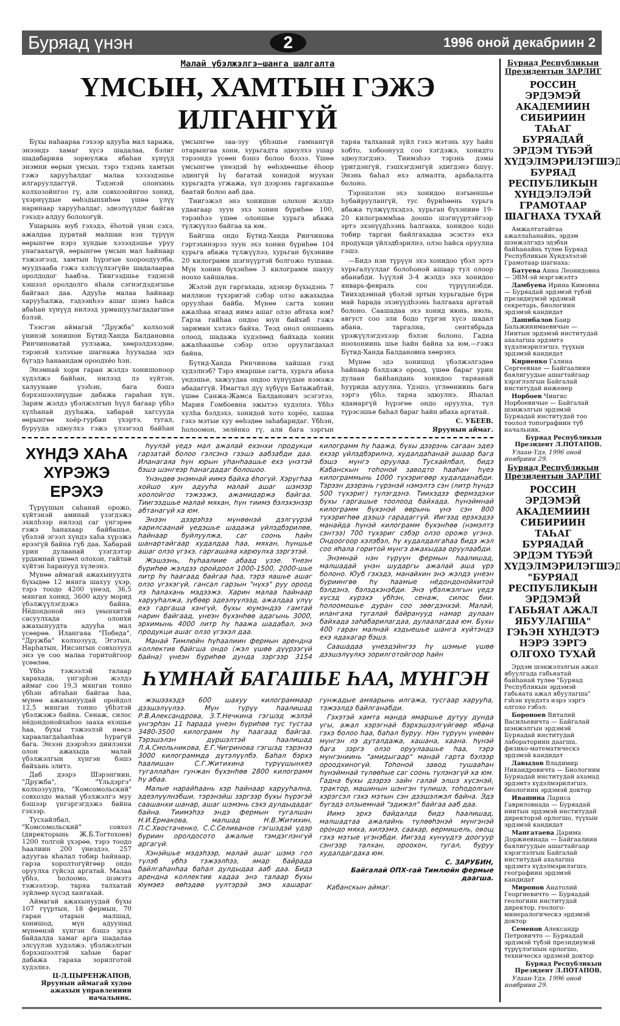Буряад үнэн 2 1996 оной декабриин 2
Малай үбэлжэлгэ—шанга шалгалта
ҮМСЫН, ХАМТЫН ГЭЖЭ ИЛГАНГҮЙ
Бүхы наһаараа гэхээр адууһа мал хаража, энээндэ хамаг хүсэ шадалаа, бэлиг шадабарияа зорюулжа ябаһан хүнүүд энэмни өөрын үмсын, тэрэ тэдэнь хамтын гэжэ харууһалдаг малаа хэзээдэшье илгаруулдаггүй. Тэдэнэй олонхинь колхозойнгоо гү, али совхозойнгоо хонид, үхэрнүүдые өөһэдынхиһөө үшөө үлүү наринаар харууһалдаг, эдеэлүүлдэг байгаа гэхэдэ алдуу болохогүй.
Ушарынь юуб гэхэдэ, ёһотой үнэн сэхэ, ажалдаа дуратай малшан нэн түрүүн өөрынгөө нэрэ хүндые хэзээдэшье уруу унагаахагүй, өөрынгөө үмсын мал һайнаар тэжээгээд, хамтын һүрэгые хоороодуулба, муудхааба гэжэ хэлсүүлхэгүйе шадалаараа оролдодог һаабза. Тиигээдшье тэдэнэй хэшээл оролдолго яһала сэгнэгдэдэгшье байгаал даа. Адууһа малаа һайнаар харууһалжа, тэдээнһээ ашаг шэмэ һайса абаһан хүнүүд нилээд урмашуулагдадагшье бэлэй.
Тээсгэн аймагай "Дружба" колхозой үнинэй хонишон Бүтид-Ханда Балдановна Ринчиноватай уулзажа, хөөрэлдэхэдөө, тэрэнэй хэлэхые шагнажа һуухадаа эдэ бүгэдэ һанаандам ороодхёо һэн.
Энэмнай хори гаран жэлдэ хонишоноор хүдэлжэ байһан, нилээд лэ хүйтэн, халуунаие үзэһэн, бага бэшэ бэрхэшээлнүүдые дабажа гараһан хүн. Зарим жэлдэ үбэлжэлгын һүүл багаар үбһэ хүлһанай дууһажа, хабарай хагсууда өөрынгөө хоёр-гурбан үхэртэ, тугал, бурууда эдюулхэ гэжэ үлээгээд байһан үмсынгөө заа-зуу үбһэшье гамнангүй отарынгаа хони, хурьгадта эдюулхэ ушар тэрээндэ үсөөн бэшэ болоо бээзэ. Үшөө үмсынгөө үнеэдэй һү өөһэдөөшье ёһоор эдингүй һү багатай хонидой муухан хурьгадта угжажа, хүл дээрэнь гаргахашье баатай болоо ааб даа.
Тиигэжэл энэ хонишон олохон жэлдэ удаагаар зуун эхэ хонин бүриһөө 100, тэрэнһээ үшөө олоншье хурьга абажа түлжүүлээ байгаа ха юм.
Байгша ондо Бүтид-Ханда Ринчинова гэртэхинэрээ зуун эхэ хонин бүриһөө 104 хурьга абажа түлжүүлээ, хурьган бүхэниие 20 килограмм шэгнүүртэй болгожо тушааа. Мүн хонин бүхэнһөө 3 килограмм шахуу ноохо хайшалаа.
Жэлэй дүн гаргахада, эдэнэр бүхыдэнь 7 миллион түхэригэй сэбэр олзо ажахыдаа оруулһан байба. Мүнөө сагта хонин ажалһаа ягаад иимэ ашаг олзо абтаха юм? Гарза гайһаа ондоо юун байхаб гэжэ зариман хэлэхэ байха. Теэд онол оншыень олоод, шадажа худэлөөд байхада хонин ажалһаашье сэбэр олзо оруулагдахал байна.
Бүтид-Ханда Ринчинова хайшан гээд худэлнэб? Тэрэ ямаршье сагта, хурьга абаха үедэшье, хажуудаа ондоо хүнүүдые нэмэжэ абадаггүй. Имагтал дүү хүбүүн Батажабтай, үшөө Санжа-Жамса Балданович эсэгэтээ, Мария Гомбоевна эжытээ худэлнэ. Үбһэ хулһа бэлдэхэ, хонидой хото хорёо, хашаа гэхэ мэтые хуу өөһэдөө заһабаридаг. Үбһэн, һолоомон, зелёнко гү, али бага зэргын таряа талханай зүйл гэхэ мэтэнь хуу һайн хобто, хобоонууд соо хэгдэжэ, хонидто эдюулэгдэнэ. Тиимэһээ тэрэнь дэмы үригдэнгүй, гэшхэгдэнгүй эдигдэнэ бшуу. Энэнь баһал ехэ алмалта, арьбалалта болоно.
Тэрэшэлэн эхэ хонидоо нэгыеншье һубайруулангүй, тус бүриһөөнь хурьга абажа түлжүүлхэдээ, хурьган бүхэниие 19-20 килограммһаа доошо шэгнүүртэйгээр эртэ эхэнүүдһээнь һалгааха, хонидоо ходо тобир тарган байлгахадаа эсэстээ ехэ продукци үйлэдбэрилнэ, олзо һайса оруулна гэшэ.
—Бидэ нэн түрүүн эхэ хонидоо үбэл эртэ хурьгалуулдаг болоһоной ашаар тул олоор абанабди. Һүүлэй 3-4 жэлдэ эхэ хонидоо январь-февраль соо түрүүлнэбди. Тиихэдэмнай үбэлэй эртын хурьгадые бүри май һарада эхэнүүдһээнь һалгааха аргатай болоно. Саашадаа эхэ хонид июнь, июль, август соо эли бодо түргэн хүсэ шадал абана, таргална, сентябрьда үрэжүүлэгдэхээр бэлэн болоно. Гадна ноохониинь шье һайн байна ха юм,—гэжэ Бүтид-Ханда Балдановна хөөрэнэ.
Мүнөө эдэ хонишод үбэлжэлгэдөө һайнаар бэлдэжэ ороод, үшөө бараг урин дулаан байһандань хонидоо таряанай һуурида адуулна. Үдэшэ, үглөөниинь бага зэргэ үбһэ, таряа эдюулнэ. Яһалал ядамаргүй һүрэгөө ондо оруулха, тул түрэсэшье баһал бараг һайн абаха аргатай.
С. УБЕЕВ.
Яруунын аймаг.
ХҮНДЭ ХАҺА ХҮРЭЖЭ ЕРЭХЭ
Түрүүшын саһанай орожо, хүйтэнэй аминай үзэгдэжэ эхилһээр нилээд саг үнгэрөө гэжэ һанахаар байбашье, үбэлэй эгээл хүндэ хаһа хүрэжэ ерээгүй байна гүб даа. Хабарай урин дулаанай үзэгдэтэр урдамнай үшөөл олохон, гайтай хүйтэн һаранууд хүлеэнэ.
Мүнөө аймагай ажахынуудта бүхыдөө 12 мянга шахуу үхэр, тэрэ тоодо 4200 үнеэд, 36,5 мянган хонид, 3600 адуу морид үбэлжүүлэгдэжэ байна. Нёдондоной энэ үеынхитэй сасуулхада олонхи ажахынуудта адууһа мал үсөөрөө. Илангаяа "Победа", "Дружба" колхозууд, Эгэтын, Нарһатын, Иисэнгын совхозууд энэ үе соо малаа горитойгоор үсөөлөө.
Үбһэ тэжээлэй талаар харахада, үнгэрһэн жэлдэ аймаг соо 19,3 мянган тонно үбһэн абтаһан байгаа һаа, мүнөө ажахынуудай оройдол 12,5 мянган тонно үбһэтэй үбэлжэжэ байна. Сенаж, силос нёдондонойхиһоо заахa ехэшье һаа, бүхы тэжээлэй нөөсэ хараалагдаһанһаа һурагүй бага. Энээн дээрэһээ диилэнхи олон ажахыда малай үбэлжэлгын хүнгэн бэшэ байхань элитэ.
Даб дээрэ Шэрэнгиин, "Дружба", "Үльдэргэ" колхозуудта, "Комсомольский" совхоздо малай үбэлжэлгэ муу бэшээр үнгэргэгдэжэ байна гэхээр.
Тусхайлбал, "Комсомольский" совхоз (директорынь Ж.Б.Тогтохоев) 1200 толгой үхэрөө, тэрэ тоодо һаалиин 200 үнеэдээ, 257 адуугаа яһалал тобир һайнаар, гарза хоролтогүйгөөр ондо оруулха гүйсэд аргатай. Малаа үбһэ, һолоомо, шэмэтэ тэжээлээр, таряа талхатай зүйлөөр хүсэд хангахай.
Аймагай ажахынуудай бүхы 107 гүүртын, 18 фермын, 70 гаран отарын малшад, хонишод, мүн адуушад мүнөөнэй хүнгэн бэшэ эрхэ байдалда хамаг арга шадалаа элсүүлэн худэлжэ, үбэлжэлгын бэрхэшээлтэй хаһые бараг дабажа гараха зорилготой худэлнэ.
Ц-Д.ЦЫРЕНЖАПОВ,
Яруунын аймагай худөө ажахын управлениин начальник.
һүүлэй үедэ мал ажалай ехэнхи продукци гарзатай болоо гэлсэнэ гээшэ аабзабди даа. Иланагаяа һүн юрын уһанһаашье ехэ үнэтэй бэшэ шэнгеэр һанагдадаг болошоо.
Үнэндөө энэмнай иимэ байха ёһогүй. Хэрүгһаа хойшо хүн адууһа малай ашаг шэмээр хоолойгоо тэжээжэ, ажамидаржа байгаа. Тиигээдшье малай мяхан, һүн тиимэ бэлэхэнээр абтанагүй ха юм.
Энээн дээрэһээ мүнөөнэй дэлгүүрэй харилсаанай үедэшье шадажа үйлэдбэрилөө, һайнаар буйлуулжа, саг соонь һайн шанартайгаар худалдаа һаа, мяхан, һүншье ашаг олзо үгэхэ, гаргашаяа харюулха зэргэтэй.
Жэшээнь, һүһаалиие абаад үзэе. Үнеэн бүриһөө жэлдээ оройдоол 1000-1500, 2000-шье литр һү һаагаад байгаа һаа, тэрэ яашье ашаг олзо үгэхэгүй, гансал гарзын "нүхэ" руу ороод лэ һалахань мэдээжэ. Харин малаа һайнаар харууһалжа, зүбөөр эдеэлүүлээд, ажалдаа үлүү ехэ гаргаша хэнгүй, бүхы юумэндээ гамтай нарин байгаад, үнеэн бүхэнһөө адагынь 3000, эрхимынь 4000 литр һү һаажа шадабал, энэ продукци ашаг олзо үгэхэл даа.
Манай Тимлюйн һүһаалиин фермын арендна коллектив байгша ондо (жэл үшөө дүүрээгүй байна) үнеэн бүриһөө дунда зэргээр 3154 килограмм һү һаажа, бүхы дээрэнь сагаан эдеэ ехээр үйлэдбэрилнэ, худалдаһанай ашаар бага бэшэ мүнгэ оруулаа. Тусхайлбал, бидэ Кабанскын тоһоной заводто һааһан һүеэ килограммынь 1000 түхэригөөр худалданабди. Тэрээн дээрэнь гүрэнэй нэмэлтэ сэн (литр һүндэ 500 түхэриг) түлэгдэнэ. Тиихэдээ фермэдэхи бүхы гаргашые тоолоод байхада, һүнэймнай килограмм бүхэнэй өөрынь үнэ сэн 800 түхэригһөө дээшэ гарадаггүй. Иигээд ерэхэдээ манайда һүнэй килограмм бүхэнһөө (нэмэлтэ сэнтээ) 700 түхэриг сэбэр олзо орожо үгэнэ. Ондоогоор хэлэбэл, һү худалдалгаһаа бидэ жэл соо яһала горитой мүнгэ ажахыдаа оруулаабди.
Энэмнай нэн түрүүн фермын һаалишад, малшадай үнэн шударгы ажалай аша үрэ болоно. Юуб гэхэдэ, манайхин энэ жэлдэ үнеэн бүриингөө һү һаамые нёдондонойхитой бэлдэнэ, бэлэдхэнэбди. Энэ үбэлжэлгын үедэ хүсэд хүрэхэ үбһэн, сенаж, силос бии. һолоомошье дуран соо зөөгдэнхэй. Малай, илангаяа тугалай байранууд намар дулаан байхада заһабарилагдаа, дулаалагдаа юм. Бүхы 400 гаран малнай хэдыешье шанга хүйтэндэ ехэ ядахагар бэшэ.
Саашадаа үнеэдэйнгээ һү шэмые үшөө дээшэлүүлхэ зорилготойгоор һайн
ҺҮМНАЙ БАГАШЬЕ ҺАА, МҮНГЭН
жэшээхэдэ 600 шахуу килограммаар дээшэлүүлээ. Мүн түрүү һаалишад Р.В.Александрова, З.Т.Нечкина гэгшэд жэлэй үнгэрһэн 11 һарада үнеэн бүриһөө тус тустаа 3480-3500 килограмм һү һаагаад байгаа. Тэрэшэлэн дүршэлтэй һаалишад Л.А.Смольникова, Е.Г.Чигринова гэгшэд тэрэнээ 3000 килограммда дүтэлүүлбэ. Баһал бэрхэ һаалишан С.Г.Житихина түрүүшынхеэ тугаллаһан гунжан бүхэнһөө 2800 килограмм һү абаа.
Малые нарайһаань хэр һайнаар харууһална, эдеэлүүлнэбши, тэрэнэйш зэргээр бүхы һүрэгэй саашанхи шанар, ашаг шэмэнь сэхэ дулдыдадаг байна. Тиимэһээ эндэ фермын тугалшан Н.И.Ермакова, малшад Н.В.Житихин, П.С.Хвостаченко, С.С.Селиванов гэгшэдэй үдэр бүриин оролдосото ажалые тэмдэглэнгүй аргагүй.
Хэнэйшье мэдэһээр, малай ашаг шэмэ гол түлэб үбһэ тэжээлһээ, ямар байрада байлгаһанһаа баһал дулдыдаа ааб даа. Бидэ арендна коллектив хадаа энэ талаар бүхы юумэеэ өөһэдөө үүлтэрэй эмэ хашараг гунжадые амяарынь илгажа, тусгаар харууһа, тэжээлдэ байлганабди.
Гэхэтэй хамта манда ямаршье дутуу дунда үгы, ажал хэрэгнай бэрхэшээлгүйгөөр ябана гэхэ болоо һаа, баһал буруу. Нэн түрүүн үнеөөн мүнгэн лэ дуталдажа, хашана, хаана. һүнэй бага зэргэ олзо оруулаашье һаа, тэрэ мүнгэниинь "амидыгаар" манай гарта бэлээр ороодхиногүй. Тоһоной завод тушааһан һүнэймнай түлөөһые саг соонь түлэнэгүй ха юм. Гадна бүхы дээрээ зайн галай элшэ хүсэнэй, трактор, машинын шэнгэн түлишэ, тоһодолгын хэрэгсэл гэхэ мэтын сэн дээшэлжэл байна. Эдэ бүгэдэ олзыемнай "эдижэл" байгаа ааб даа.
Иимэ эрхэ байдалда бидэ һаалишад, малшадтаа ажалайнь түлөөһэнэй мүнгэнэй орондо мяха, хилээмэ, саахар, вермишель, овощ гэхэ мэтые үгэнэбди. Иигээд хүнүүдтэ доогуур сэнгээр талхан, ороохон, тугал, буруу худалдагдаха юм.
С. ЗАРУБИН,
Байгалай ОПХ-гай Тимлюйн фермые даагша.
Кабанскын аймаг.
Буряад Республикын Президентын ЗАРЛИГ
РОССИН ЭРДЭМЭЙ АКАДЕМИИН СИБИРИИН ТАҺАГ БУРЯАДАЙ ЭРДЭМ ТҮБЭЙ ХҮДЭЛМЭРИЛЭГШЭД БУРЯАД РЕСПУБЛИКЫН ХҮНДЭЛЭЛЭЙ ГРАМОТААР ШАГНАХА ТУХАЙ
Амжалтатайгаа ажаллаһанайнь, эрдэм шэнжэлгэдэ эдэбхи байһанайнь түлөө Буряад Республикын Хүндэлэлэй Грамотаар шагнаха:
Батуева Анна Леонидовна — ЭВМ-эй мэргэжэлтэ
Дамбуева Ирина Кимовна — Буряадай эрдэмэй түбэй президиумэй эрдэмэй секретарь, биологиин эрдэмэй кандидат
Дашибалов Баир Бальжинимаевичые — Ниитын эрдэмэй институдай ахалагша эрдэмтэ хүдэлмэрилэгшэ, түүхын эрдэмэй кандидат
Кириенко Галина Сергеевнае — Байгаалиин баялигуудые ашагтайгаар хэрэглэлгын Байгалай институдай инженер
Норбоев Чингис Норбоевичые — Байгалай шэнжэлгын эрдэмэй Буряадай институдай тоо тоолол топографиин түб начальник.
Буряад Республикын Президент Л.ПОТАПОВ.
Улаан-Үдэ, 1996 оной ноябриин 29.
Буряад Республикын Президентын ЗАРЛИГ
РОССИН ЭРДЭМЭЙ АКАДЕМИИН СИБИРИИН ТАҺАГ БУРЯАДАЙ ЭРДЭМ ТҮБЭЙ ХҮДЭЛМЭРИЛЭГШЭД "БУРЯАД РЕСПУБЛИКЫН ЭРДЭМЭЙ ГАБЬЯАТ АЖАЛ ЯБУУЛАГША" ГЭҺЭН ХҮНДЭТЭ НЭРЭ ЗЭРГЭ ОЛГОХО ТУХАЙ
Эрдэм шэнжэлэлгын ажал ябуулгада габьяатай байһанай түлөө "Буряад Республикын эрдэмэй габьяата ажал ябуулагша" гэһэн хүндэтэ нэрэ зэргэ олгохо гэбэл:
Бороноев Виталий Васильевичта — Байгалай шэнжэлгын эрдэмэй Буряадай институдай лабораториин даагша, физико-математическэ эрдэмэй кандидат
Давыдов Владимир Никандровичта — Биологиин Буряадай институдай ахамад эрдэмтэ хүдэлмэрилэгшэ, биологиин эрдэмэй доктор
Ивашина Лариса Гавриловнада — Буряадай ниитын эрдэмэй институдай директорэй орлогшо, түүхын эрдэмэй кандидат
Мангатаева Дарима Доржиевнада — Байгаалиин баялигуудые ашагтайгаар хэрэглэлгын Байгалай институдай ахалагша эрдэмтэ хүдэлмэрилэгшэ, географиин эрдэмэй кандидат
Миронов Анатолий Георгиевичто — Буряадай геологиин институдай директор, геолого-минералогическэ эрдэмэй доктор
Семенов Александр Петровичто — Буряадай эрдэмэй түбэй президиумэй түрүүлэгшын орлогшо, техническэ эрдэмэй доктор
Буряад Республикын Президент Л.ПОТАПОВ.
Улаан-Үдэ, 1996 оной ноябриин 29.